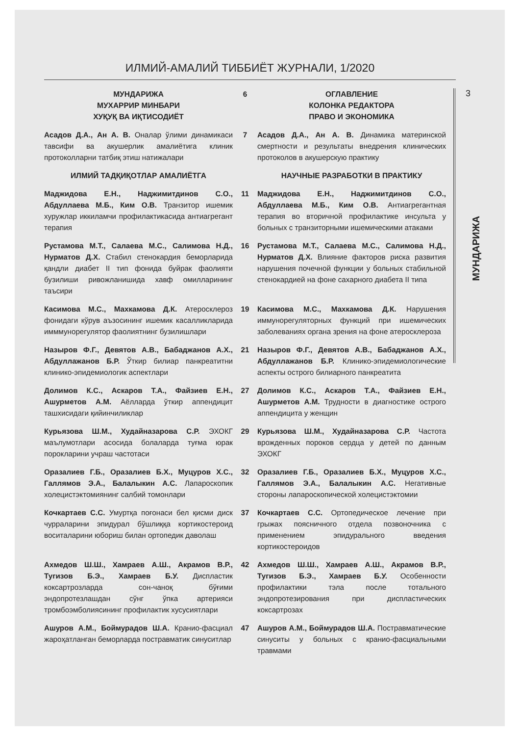ИЛМИЙ-АМАЛИЙ ТИББИЁТ ЖУРНАЛИ, 1/2020
3
МУНДАРИЖА
| МУНДАРИЖА МУХАРРИР МИНБАРИ ХУҚУҚ ВА ИҚТИСОДИЁТ | 6 | ОГЛАВЛЕНИЕ КОЛОНКА РЕДАКТОРА ПРАВО И ЭКОНОМИКА |
| Асадов Д.А., Ан А. В. Оналар ўлими динамикаси тавсифи ва акушерлик амалиётига клиник протоколларни татбиқ этиш натижалари | 7 | Асадов Д.А., Ан А. В. Динамика материнской смертности и результаты внедрения клинических протоколов в акушерскую практику |
| ИЛМИЙ ТАДҚИҚОТЛАР АМАЛИЁТГА | | НАУЧНЫЕ РАЗРАБОТКИ В ПРАКТИКУ |
| Маджидова Е.Н., Наджимитдинов С.О., Абдуллаева М.Б., Ким О.В. Транзитор ишемик хуружлар иккиламчи профилактикасида антиагрегант терапия | 11 | Маджидова Е.Н., Наджимитдинов С.О., Абдуллаева М.Б., Ким О.В. Антиагрегантная терапия во вторичной профилактике инсульта у больных с транзиторными ишемическими атаками |
| Рустамова М.Т., Салаева М.С., Салимова Н.Д., Нурматов Д.Х. Стабил стенокардия беморларида қандли диабет II тип фонида буйрак фаолияти бузилиши ривожланишида хавф омилларининг таъсири | 16 | Рустамова М.Т., Салаева М.С., Салимова Н.Д., Нурматов Д.Х. Влияние факторов риска развития нарушения почечной функции у больных стабильной стенокардией на фоне сахарного диабета II типа |
| Касимова М.С., Махкамова Д.К. Атеросклероз фонидаги кўрув аъзосининг ишемик касалликларида имммунорегулятор фаолиятнинг бузилишлари | 19 | Касимова М.С., Махкамова Д.К. Нарушения иммунорегуляторных функций при ишемических заболеваниях органа зрения на фоне атеросклероза |
| Назыров Ф.Г., Девятов А.В., Бабаджанов А.Х., Абдуллажанов Б.Р. Ўткир билиар панкреатитни клинико-эпидемиологик аспектлари | 21 | Назыров Ф.Г., Девятов А.В., Бабаджанов А.Х., Абдуллажанов Б.Р. Клинико-эпидемиологические аспекты острого билиарного панкреатита |
| Долимов К.С., Аскаров Т.А., Файзиев Е.Н., Ашурметов А.М. Аёлларда ўткир аппендицит ташхисидаги қийинчиликлар | 27 | Долимов К.С., Аскаров Т.А., Файзиев Е.Н., Ашурметов А.М. Трудности в диагностике острого аппендицита у женщин |
| Курьязова Ш.М., Худайназарова С.Р. ЭХОКГ маълумотлари асосида болаларда туғма юрак порокларини учраш частотаси | 29 | Курьязова Ш.М., Худайназарова С.Р. Частота врожденных пороков сердца у детей по данным ЭХОКГ |
| Оразалиев Г.Б., Оразалиев Б.Х., Муцуров Х.С., Галлямов Э.А., Балалыкин А.С. Лапароскопик холецистэктомиянинг салбий томонлари | 32 | Оразалиев Г.Б., Оразалиев Б.Х., Муцуров Х.С., Галлямов Э.А., Балалыкин А.С. Негативные стороны лапароскопической холецистэктомии |
| Кочкартаев С.С. Умуртқа поғонаси бел қисми диск чурраларини эпидурал бўшлиққа кортикостероид воситаларини юбориш билан ортопедик даволаш | 37 | Кочкартаев С.С. Ортопедическое лечение при грыжах поясничного отдела позвоночника с применением эпидурального введения кортикостероидов |
| Ахмедов Ш.Ш., Хамраев А.Ш., Акрамов В.Р., Тугизов Б.Э., Хамраев Б.У. Диспластик коксартрозларда сон-чаноқ бўғими эндопротезлашдан сўнг ўпка артерияси тромбоэмболиясининг профилактик хусусиятлари | 42 | Ахмедов Ш.Ш., Хамраев А.Ш., Акрамов В.Р., Тугизов Б.Э., Хамраев Б.У. Особенности профилактики тэла после тотального эндопротезирования при диспластических коксартрозах |
| Ашуров А.М., Боймурадов Ш.А. Кранио-фасциал жароҳатланган беморларда постравматик синуситлар | 47 | Ашуров А.М., Боймурадов Ш.А. Постравматические синуситы у больных с кранио-фасциальными травмами |